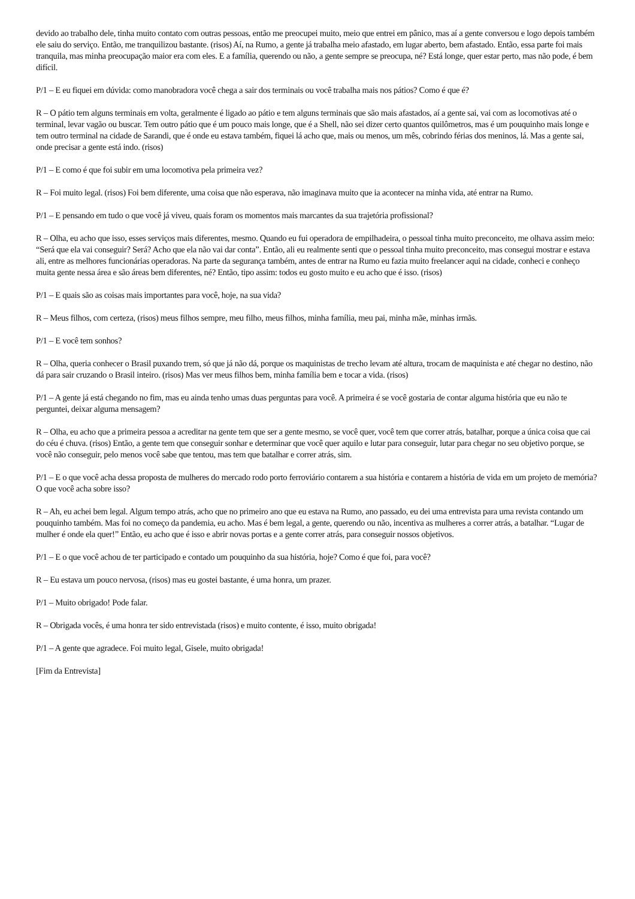devido ao trabalho dele, tinha muito contato com outras pessoas, então me preocupei muito, meio que entrei em pânico, mas aí a gente conversou e logo depois também ele saiu do serviço. Então, me tranquilizou bastante. (risos) Aí, na Rumo, a gente já trabalha meio afastado, em lugar aberto, bem afastado. Então, essa parte foi mais tranquila, mas minha preocupação maior era com eles. E a família, querendo ou não, a gente sempre se preocupa, né? Está longe, quer estar perto, mas não pode, é bem difícil.
P/1 – E eu fiquei em dúvida: como manobradora você chega a sair dos terminais ou você trabalha mais nos pátios? Como é que é?
R – O pátio tem alguns terminais em volta, geralmente é ligado ao pátio e tem alguns terminais que são mais afastados, aí a gente sai, vai com as locomotivas até o terminal, levar vagão ou buscar. Tem outro pátio que é um pouco mais longe, que é a Shell, não sei dizer certo quantos quilômetros, mas é um pouquinho mais longe e tem outro terminal na cidade de Sarandi, que é onde eu estava também, fiquei lá acho que, mais ou menos, um mês, cobrindo férias dos meninos, lá. Mas a gente sai, onde precisar a gente está indo. (risos)
P/1 – E como é que foi subir em uma locomotiva pela primeira vez?
R – Foi muito legal. (risos) Foi bem diferente, uma coisa que não esperava, não imaginava muito que ia acontecer na minha vida, até entrar na Rumo.
P/1 – E pensando em tudo o que você já viveu, quais foram os momentos mais marcantes da sua trajetória profissional?
R – Olha, eu acho que isso, esses serviços mais diferentes, mesmo. Quando eu fui operadora de empilhadeira, o pessoal tinha muito preconceito, me olhava assim meio: “Será que ela vai conseguir? Será? Acho que ela não vai dar conta”. Então, ali eu realmente senti que o pessoal tinha muito preconceito, mas consegui mostrar e estava ali, entre as melhores funcionárias operadoras. Na parte da segurança também, antes de entrar na Rumo eu fazia muito freelancer aqui na cidade, conheci e conheço muita gente nessa área e são áreas bem diferentes, né? Então, tipo assim: todos eu gosto muito e eu acho que é isso. (risos)
P/1 – E quais são as coisas mais importantes para você, hoje, na sua vida?
R – Meus filhos, com certeza, (risos) meus filhos sempre, meu filho, meus filhos, minha família, meu pai, minha mãe, minhas irmãs.
P/1 – E você tem sonhos?
R – Olha, queria conhecer o Brasil puxando trem, só que já não dá, porque os maquinistas de trecho levam até altura, trocam de maquinista e até chegar no destino, não dá para sair cruzando o Brasil inteiro. (risos) Mas ver meus filhos bem, minha família bem e tocar a vida. (risos)
P/1 – A gente já está chegando no fim, mas eu ainda tenho umas duas perguntas para você. A primeira é se você gostaria de contar alguma história que eu não te perguntei, deixar alguma mensagem?
R – Olha, eu acho que a primeira pessoa a acreditar na gente tem que ser a gente mesmo, se você quer, você tem que correr atrás, batalhar, porque a única coisa que cai do céu é chuva. (risos) Então, a gente tem que conseguir sonhar e determinar que você quer aquilo e lutar para conseguir, lutar para chegar no seu objetivo porque, se você não conseguir, pelo menos você sabe que tentou, mas tem que batalhar e correr atrás, sim.
P/1 – E o que você acha dessa proposta de mulheres do mercado rodo porto ferroviário contarem a sua história e contarem a história de vida em um projeto de memória? O que você acha sobre isso?
R – Ah, eu achei bem legal. Algum tempo atrás, acho que no primeiro ano que eu estava na Rumo, ano passado, eu dei uma entrevista para uma revista contando um pouquinho também. Mas foi no começo da pandemia, eu acho. Mas é bem legal, a gente, querendo ou não, incentiva as mulheres a correr atrás, a batalhar. “Lugar de mulher é onde ela quer!” Então, eu acho que é isso e abrir novas portas e a gente correr atrás, para conseguir nossos objetivos.
P/1 – E o que você achou de ter participado e contado um pouquinho da sua história, hoje? Como é que foi, para você?
R – Eu estava um pouco nervosa, (risos) mas eu gostei bastante, é uma honra, um prazer.
P/1 – Muito obrigado! Pode falar.
R – Obrigada vocês, é uma honra ter sido entrevistada (risos) e muito contente, é isso, muito obrigada!
P/1 – A gente que agradece. Foi muito legal, Gisele, muito obrigada!
[Fim da Entrevista]